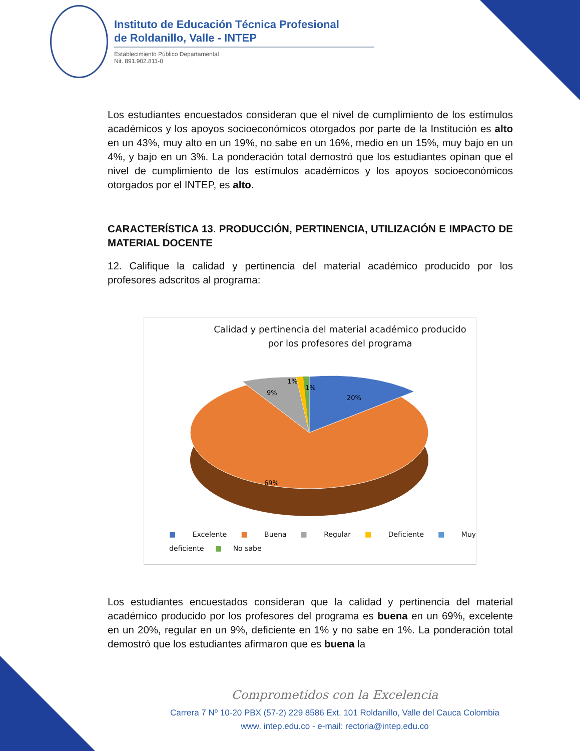Instituto de Educación Técnica Profesional
de Roldanillo, Valle - INTEP
Establecimiento Público Departamental
Nit. 891.902.811-0
Los estudiantes encuestados consideran que el nivel de cumplimiento de los estímulos académicos y los apoyos socioeconómicos otorgados por parte de la Institución es alto en un 43%, muy alto en un 19%, no sabe en un 16%, medio en un 15%, muy bajo en un 4%, y bajo en un 3%. La ponderación total demostró que los estudiantes opinan que el nivel de cumplimiento de los estímulos académicos y los apoyos socioeconómicos otorgados por el INTEP, es alto.
CARACTERÍSTICA 13. PRODUCCIÓN, PERTINENCIA, UTILIZACIÓN E IMPACTO DE MATERIAL DOCENTE
12. Califique la calidad y pertinencia del material académico producido por los profesores adscritos al programa:
Calidad y pertinencia del material académico producido
por los profesores del programa
20%
9%
1%
1%
69%
■ Excelente ■ Buena ■ Regular ■ Deficiente ■ Muy deficiente ■ No sabe
Los estudiantes encuestados consideran que la calidad y pertinencia del material académico producido por los profesores del programa es buena en un 69%, excelente en un 20%, regular en un 9%, deficiente en 1% y no sabe en 1%. La ponderación total demostró que los estudiantes afirmaron que es buena la
Comprometidos con la Excelencia
Carrera 7 Nº 10-20 PBX (57-2) 229 8586 Ext. 101 Roldanillo, Valle del Cauca Colombia
www. intep.edu.co - e-mail: rectoria@intep.edu.co